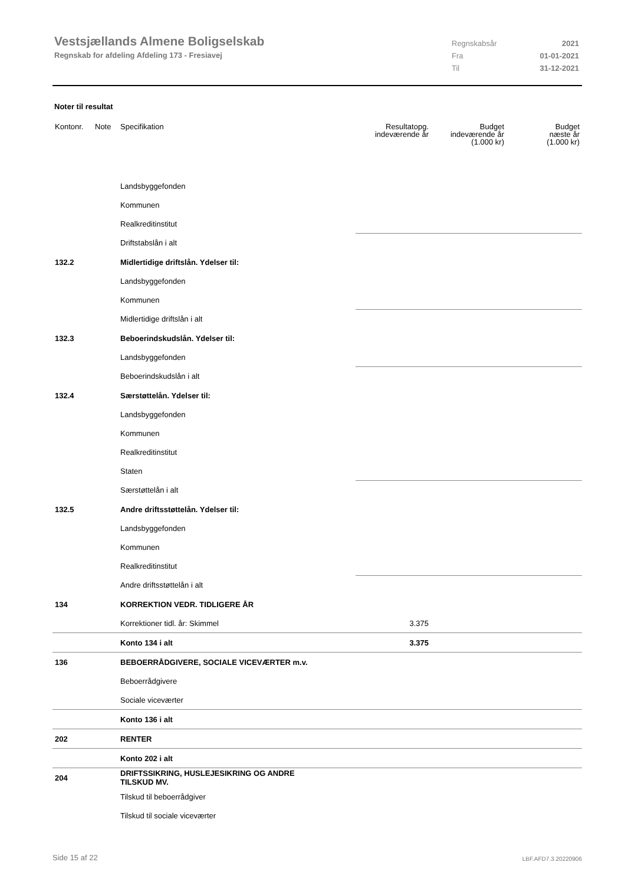Vestsjællands Almene Boligselskab
Regnskab for afdeling Afdeling 173 - Fresiavej
Regnskabsår 2021
Fra 01-01-2021
Til 31-12-2021
Noter til resultat
| Kontonr. | Note | Specifikation | Resultatopg. indeværende år | Budget indeværende år (1.000 kr) | Budget næste år (1.000 kr) |
| --- | --- | --- | --- | --- | --- |
| | | Landsbyggefonden | | | |
| | | Kommunen | | | |
| | | Realkreditinstitut | | | |
| | | Driftstabslån i alt | | | |
| 132.2 | | Midlertidige driftslån. Ydelser til: | | | |
| | | Landsbyggefonden | | | |
| | | Kommunen | | | |
| | | Midlertidige driftslån i alt | | | |
| 132.3 | | Beboerindskudslån. Ydelser til: | | | |
| | | Landsbyggefonden | | | |
| | | Beboerindskudslån i alt | | | |
| 132.4 | | Særstøttelån. Ydelser til: | | | |
| | | Landsbyggefonden | | | |
| | | Kommunen | | | |
| | | Realkreditinstitut | | | |
| | | Staten | | | |
| | | Særstøttelån i alt | | | |
| 132.5 | | Andre driftsstøttelån. Ydelser til: | | | |
| | | Landsbyggefonden | | | |
| | | Kommunen | | | |
| | | Realkreditinstitut | | | |
| | | Andre driftsstøttelån i alt | | | |
| 134 | | KORREKTION VEDR. TIDLIGERE ÅR | | | |
| | | Korrektioner tidl. år: Skimmel | 3.375 | | |
| | | Konto 134 i alt | 3.375 | | |
| 136 | | BEBOERRÅDGIVERE, SOCIALE VICEVÆRTER m.v. | | | |
| | | Beboerrådgivere | | | |
| | | Sociale viceværter | | | |
| | | Konto 136 i alt | | | |
| 202 | | RENTER | | | |
| | | Konto 202 i alt | | | |
| 204 | | DRIFTSSIKRING, HUSLEJESIKRING OG ANDRE TILSKUD MV. | | | |
| | | Tilskud til beboerrådgiver | | | |
| | | Tilskud til sociale viceværter | | | |
Side 15 af 22 LBF.AFD7.3.20220906